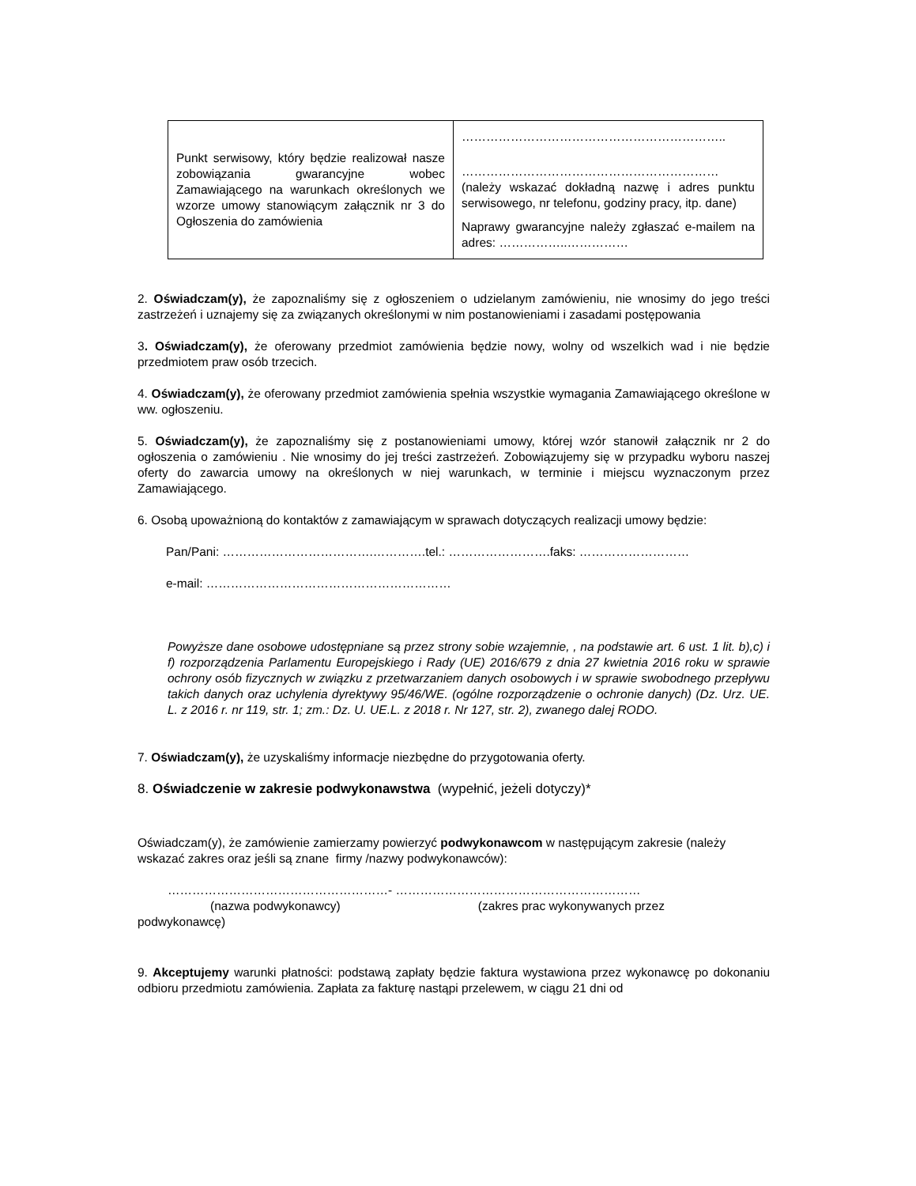| Punkt serwisowy, który będzie realizował nasze zobowiązania gwarancyjne wobec Zamawiającego na warunkach określonych we wzorze umowy stanowiącym załącznik nr 3 do Ogłoszenia do zamówienia | ……………………………………………………….. ……………………………………………………… (należy wskazać dokładną nazwę i adres punktu serwisowego, nr telefonu, godziny pracy, itp. dane) Naprawy gwarancyjne należy zgłaszać e-mailem na adres: ……………..…………… |
2. Oświadczam(y), że zapoznaliśmy się z ogłoszeniem o udzielanym zamówieniu, nie wnosimy do jego treści zastrzeżeń i uznajemy się za związanych określonymi w nim postanowieniami i zasadami postępowania
3. Oświadczam(y), że oferowany przedmiot zamówienia będzie nowy, wolny od wszelkich wad i nie będzie przedmiotem praw osób trzecich.
4. Oświadczam(y), że oferowany przedmiot zamówienia spełnia wszystkie wymagania Zamawiającego określone w ww. ogłoszeniu.
5. Oświadczam(y), że zapoznaliśmy się z postanowieniami umowy, której wzór stanowił załącznik nr 2 do ogłoszenia o zamówieniu . Nie wnosimy do jej treści zastrzeżeń. Zobowiązujemy się w przypadku wyboru naszej oferty do zawarcia umowy na określonych w niej warunkach, w terminie i miejscu wyznaczonym przez Zamawiającego.
6. Osobą upoważnioną do kontaktów z zamawiającym w sprawach dotyczących realizacji umowy będzie:
Pan/Pani: ……………………………….………….tel.: …………………….faks: ………………………
e-mail: ……………………………………………………
Powyższe dane osobowe udostępniane są przez strony sobie wzajemnie, , na podstawie art. 6 ust. 1 lit. b),c) i f) rozporządzenia Parlamentu Europejskiego i Rady (UE) 2016/679 z dnia 27 kwietnia 2016 roku w sprawie ochrony osób fizycznych w związku z przetwarzaniem danych osobowych i w sprawie swobodnego przepływu takich danych oraz uchylenia dyrektywy 95/46/WE. (ogólne rozporządzenie o ochronie danych) (Dz. Urz. UE. L. z 2016 r. nr 119, str. 1; zm.: Dz. U. UE.L. z 2018 r. Nr 127, str. 2), zwanego dalej RODO.
7. Oświadczam(y), że uzyskaliśmy informacje niezbędne do przygotowania oferty.
8. Oświadczenie w zakresie podwykonawstwa (wypełnić, jeżeli dotyczy)*
Oświadczam(y), że zamówienie zamierzamy powierzyć podwykonawcom w następującym zakresie (należy wskazać zakres oraz jeśli są znane firmy /nazwy podwykonawców):
………………………………………………- ……………………………………………………
(nazwa podwykonawcy) (zakres prac wykonywanych przez
podwykonawcę)
9. Akceptujemy warunki płatności: podstawą zapłaty będzie faktura wystawiona przez wykonawcę po dokonaniu odbioru przedmiotu zamówienia. Zapłata za fakturę nastąpi przelewem, w ciągu 21 dni od